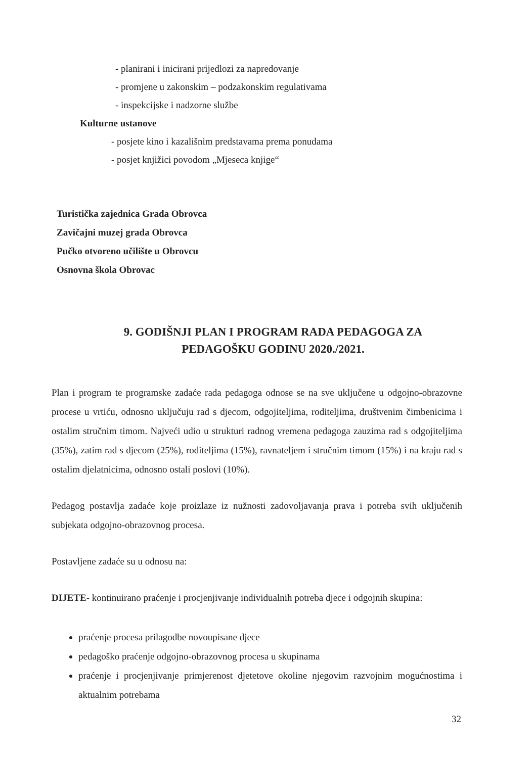- planirani i inicirani prijedlozi za napredovanje
- promjene u zakonskim – podzakonskim regulativama
- inspekcijske i nadzorne službe
Kulturne ustanove
- posjete kino i kazališnim predstavama prema ponudama
- posjet knjižici povodom „Mjeseca knjige“
Turistička zajednica Grada Obrovca
Zavičajni muzej grada Obrovca
Pučko otvoreno učilište u Obrovcu
Osnovna škola Obrovac
9. GODIŠNJI PLAN I PROGRAM RADA PEDAGOGA ZA PEDAGOŠKU GODINU 2020./2021.
Plan i program te programske zadaće rada pedagoga odnose se na sve uključene u odgojno-obrazovne procese u vrtiću, odnosno uključuju rad s djecom, odgojiteljima, roditeljima, društvenim čimbenicima i ostalim stručnim timom. Najveći udio u strukturi radnog vremena pedagoga zauzima rad s odgojiteljima (35%), zatim rad s djecom (25%), roditeljima (15%), ravnateljem i stručnim timom (15%) i na kraju rad s ostalim djelatnicima, odnosno ostali poslovi (10%).
Pedagog postavlja zadaće koje proizlaze iz nužnosti zadovoljavanja prava i potreba svih uključenih subjekata odgojno-obrazovnog procesa.
Postavljene zadaće su u odnosu na:
DIJETE- kontinuirano praćenje i procjenjivanje individualnih potreba djece i odgojnih skupina:
praćenje procesa prilagodbe novoupisane djece
pedagoško praćenje odgojno-obrazovnog procesa u skupinama
praćenje i procjenjivanje primjerenost djetetove okoline njegovim razvojnim mogućnostima i aktualnim potrebama
32